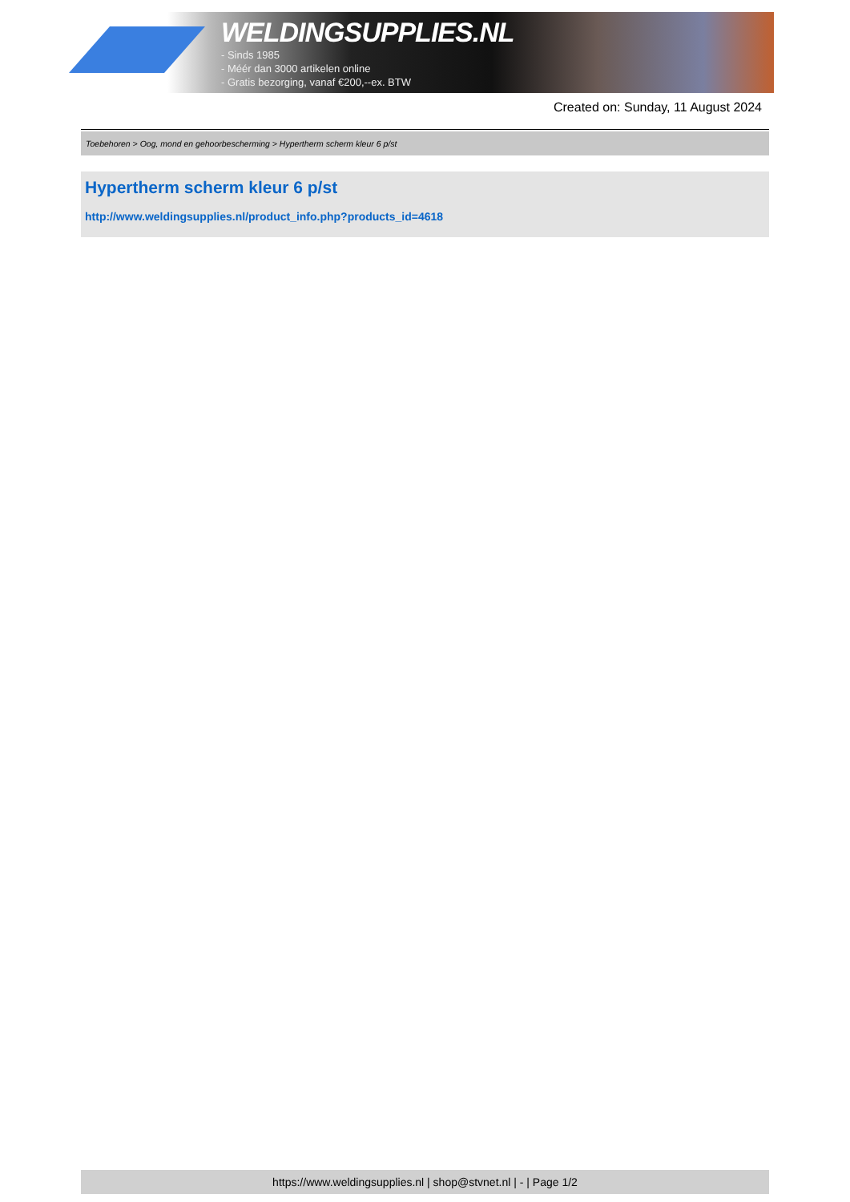WELDINGSUPPLIES.NL
- Sinds 1985
- Méér dan 3000 artikelen online
- Gratis bezorging, vanaf €200,--ex. BTW
Created on: Sunday, 11 August 2024
Toebehoren > Oog, mond en gehoorbescherming > Hypertherm scherm kleur 6 p/st
Hypertherm scherm kleur 6 p/st
http://www.weldingsupplies.nl/product_info.php?products_id=4618
https://www.weldingsupplies.nl | shop@stvnet.nl | - | Page 1/2